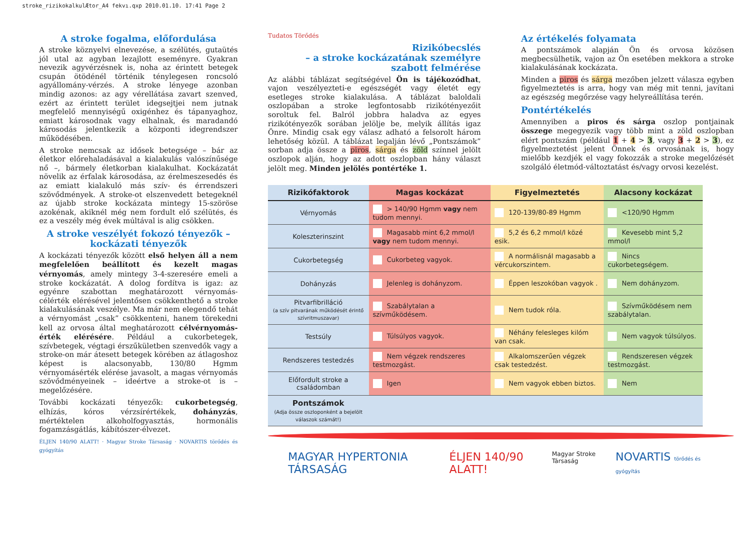stroke_rizikokalkulÆtor_A4 fekvı.qxp 2010.01.10. 17:41 Page 2
A stroke fogalma, előfordulása
A stroke köznyelvi elnevezése, a szélütés, gutaütés jól utal az agyban lezajlott eseményre. Gyakran nevezik agyvérzésnek is, noha az érintett betegek csupán ötödénél történik ténylegesen roncsoló agyállomány-vérzés. A stroke lényege azonban mindig azonos: az agy vérellátása zavart szenved, ezért az érintett terület idegsejtjei nem jutnak megfelelő mennyiségű oxigénhez és tápanyaghoz, emiatt károsodnak vagy elhalnak, és maradandó károsodás jelentkezik a központi idegrendszer működésében.
A stroke nemcsak az idősek betegsége – bár az életkor előrehaladásával a kialakulás valószínűsége nő –, bármely életkorban kialakulhat. Kockázatát növelik az érfalak károsodása, az érelmeszesedés és az emiatt kialakuló más szív- és érrendszeri szövődmények. A stroke-ot elszenvedett betegeknél az újabb stroke kockázata mintegy 15-szöröse azokénak, akiknél még nem fordult elő szélütés, és ez a veszély még évek múltával is alig csökken.
A stroke veszélyét fokozó tényezők – kockázati tényezők
A kockázati tényezők között első helyen áll a nem megfelelően beállított és kezelt magas vérnyomás, amely mintegy 3-4-szeresére emeli a stroke kockázatát. A dolog fordítva is igaz: az egyénre szabottan meghatározott vérnyomás-célérték elérésével jelentősen csökkenthető a stroke kialakulásának veszélye. Ma már nem elegendő tehát a vérnyomást „csak” csökkenteni, hanem törekedni kell az orvosa által meghatározott célvérnyomás-érték elérésére. Például a cukorbetegek, szívbetegek, végtagi érszűkületben szenvedők vagy a stroke-on már átesett betegek körében az átlagoshoz képest is alacsonyabb, 130/80 Hgmm vérnyomásérték elérése javasolt, a magas vérnyomás szövődményeinek – ideértve a stroke-ot is – megelőzésére.
További kockázati tényezők: cukorbetegség, elhízás, kóros vérzsírértékek, dohányzás, mértéktelen alkoholfogyasztás, hormonális fogamzásgátlás, kábítószer-élvezet.
ÉLJEN 140/90 ALATT! · Magyar Stroke Társaság · NOVARTIS törődés és gyógyítás
Tudatos Törődés
Rizikóbecslés
– a stroke kockázatának személyre szabott felmérése
Az alábbi táblázat segítségével Ön is tájékozódhat, vajon veszélyezteti-e egészségét vagy életét egy esetleges stroke kialakulása. A táblázat baloldali oszlopában a stroke legfontosabb rizikótényezőit soroltuk fel. Balról jobbra haladva az egyes rizikótényezők sorában jelölje be, melyik állítás igaz Önre. Mindig csak egy válasz adható a felsorolt három lehetőség közül. A táblázat legalján lévő „Pontszámok” sorban adja össze a piros, sárga és zöld színnel jelölt oszlopok alján, hogy az adott oszlopban hány választ jelölt meg. Minden jelölés pontértéke 1.
Az értékelés folyamata
A pontszámok alapján Ön és orvosa közösen megbecsülhetik, vajon az Ön esetében mekkora a stroke kialakulásának kockázata.
Minden a piros és sárga mezőben jelzett válasza egyben figyelmeztetés is arra, hogy van még mit tenni, javítani az egészség megőrzése vagy helyreállítása terén.
Pontértékelés
Amennyiben a piros és sárga oszlop pontjainak összege megegyezik vagy több mint a zöld oszlopban elért pontszám (például 1 + 4 > 3, vagy 3 + 2 > 3), ez figyelmeztetést jelent Önnek és orvosának is, hogy mielőbb kezdjék el vagy fokozzák a stroke megelőzését szolgáló életmód-változtatást és/vagy orvosi kezelést.
| Rizikófaktorok | Magas kockázat | Figyelmeztetés | Alacsony kockázat |
| --- | --- | --- | --- |
| Vérnyomás | > 140/90 Hgmm vagy nem tudom mennyi. | 120-139/80-89 Hgmm | <120/90 Hgmm |
| Koleszterinszint | Magasabb mint 6,2 mmol/l vagy nem tudom mennyi. | 5,2 és 6,2 mmol/l közé esik. | Kevesebb mint 5,2 mmol/l |
| Cukorbetegség | Cukorbeteg vagyok. | A normálisnál magasabb a vércukorszintem. | Nincs cukorbetegségem. |
| Dohányzás | Jelenleg is dohányzom. | Éppen leszokóban vagyok . | Nem dohányzom. |
| Pitvarfibrilláció (a szív pitvarának működését érintő szívritmuszavar) | Szabálytalan a szívműködésem. | Nem tudok róla. | Szívműködésem nem szabálytalan. |
| Testsúly | Túlsúlyos vagyok. | Néhány felesleges kilóm van csak. | Nem vagyok túlsúlyos. |
| Rendszeres testedzés | Nem végzek rendszeres testmozgást. | Alkalomszerűen végzek csak testedzést. | Rendszeresen végzek testmozgást. |
| Előfordult stroke a családomban | Igen | Nem vagyok ebben biztos. | Nem |
| Pontszámok (Adja össze oszloponként a bejelölt válaszok számát!) | | | |
MAGYAR HYPERTONIA TÁRSASÁG ÉLJEN 140/90 ALATT! Magyar Stroke Társaság NOVARTIS törődés és gyógyítás